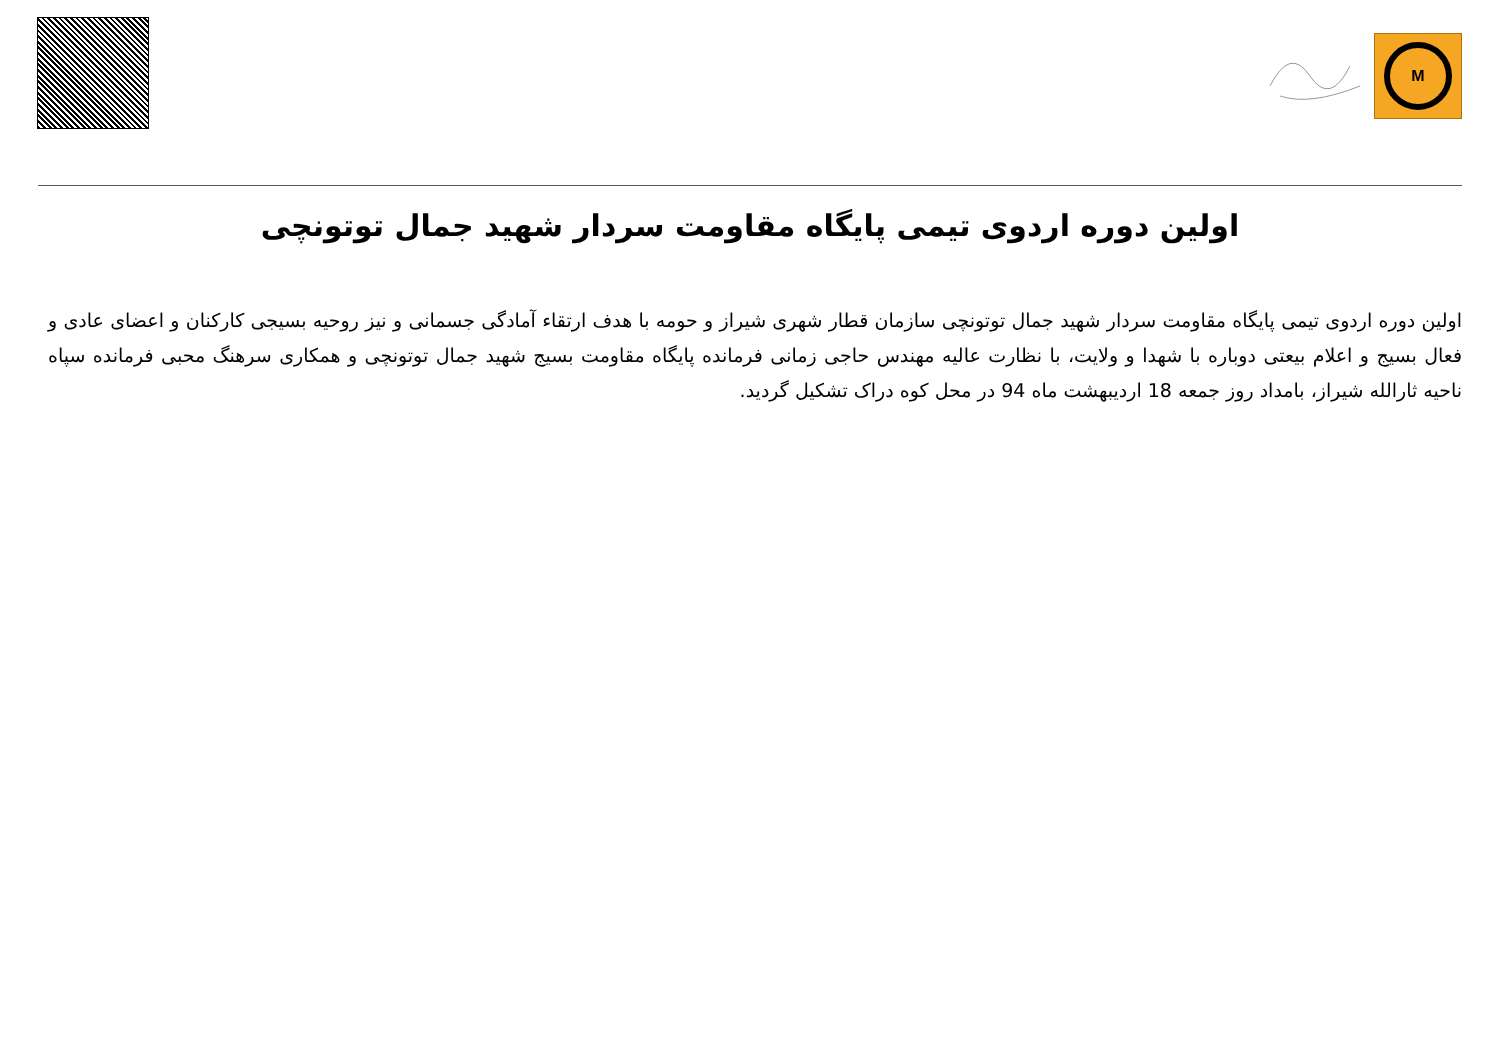M
اولین دوره اردوی تیمی پایگاه مقاومت سردار شهید جمال توتونچی
اولین دوره اردوی تیمی پایگاه مقاومت سردار شهید جمال توتونچی سازمان قطار شهری شیراز و حومه با هدف ارتقاء آمادگی جسمانی و نیز روحیه بسیجی کارکنان و اعضای عادی و فعال بسیج و اعلام بیعتی دوباره با شهدا و ولایت، با نظارت عالیه مهندس حاجی زمانی فرمانده پایگاه مقاومت بسیج شهید جمال توتونچی و همکاری سرهنگ محبی فرمانده سپاه ناحیه ثارالله شیراز، بامداد روز جمعه 18 اردیبهشت ماه 94 در محل کوه دراک تشکیل گردید.